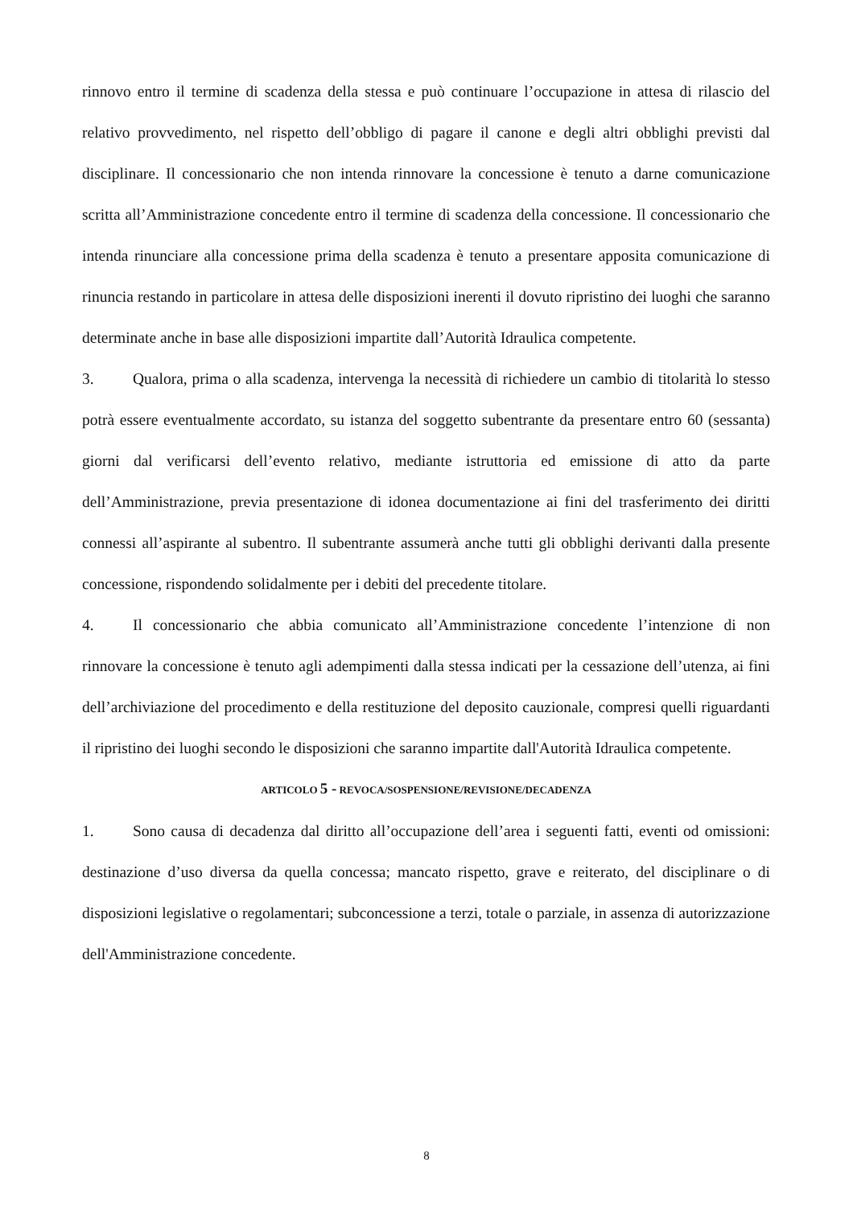rinnovo entro il termine di scadenza della stessa e può continuare l’occupazione in attesa di rilascio del relativo provvedimento, nel rispetto dell’obbligo di pagare il canone e degli altri obblighi previsti dal disciplinare. Il concessionario che non intenda rinnovare la concessione è tenuto a darne comunicazione scritta all’Amministrazione concedente entro il termine di scadenza della concessione. Il concessionario che intenda rinunciare alla concessione prima della scadenza è tenuto a presentare apposita comunicazione di rinuncia restando in particolare in attesa delle disposizioni inerenti il dovuto ripristino dei luoghi che saranno determinate anche in base alle disposizioni impartite dall’Autorità Idraulica competente.
3. Qualora, prima o alla scadenza, intervenga la necessità di richiedere un cambio di titolarità lo stesso potrà essere eventualmente accordato, su istanza del soggetto subentrante da presentare entro 60 (sessanta) giorni dal verificarsi dell’evento relativo, mediante istruttoria ed emissione di atto da parte dell’Amministrazione, previa presentazione di idonea documentazione ai fini del trasferimento dei diritti connessi all’aspirante al subentro. Il subentrante assumerà anche tutti gli obblighi derivanti dalla presente concessione, rispondendo solidalmente per i debiti del precedente titolare.
4. Il concessionario che abbia comunicato all’Amministrazione concedente l’intenzione di non rinnovare la concessione è tenuto agli adempimenti dalla stessa indicati per la cessazione dell’utenza, ai fini dell’archiviazione del procedimento e della restituzione del deposito cauzionale, compresi quelli riguardanti il ripristino dei luoghi secondo le disposizioni che saranno impartite dall'Autorità Idraulica competente.
ARTICOLO 5 - REVOCA/SOSPENSIONE/REVISIONE/DECADENZA
1. Sono causa di decadenza dal diritto all’occupazione dell’area i seguenti fatti, eventi od omissioni: destinazione d’uso diversa da quella concessa; mancato rispetto, grave e reiterato, del disciplinare o di disposizioni legislative o regolamentari; subconcessione a terzi, totale o parziale, in assenza di autorizzazione dell'Amministrazione concedente.
8